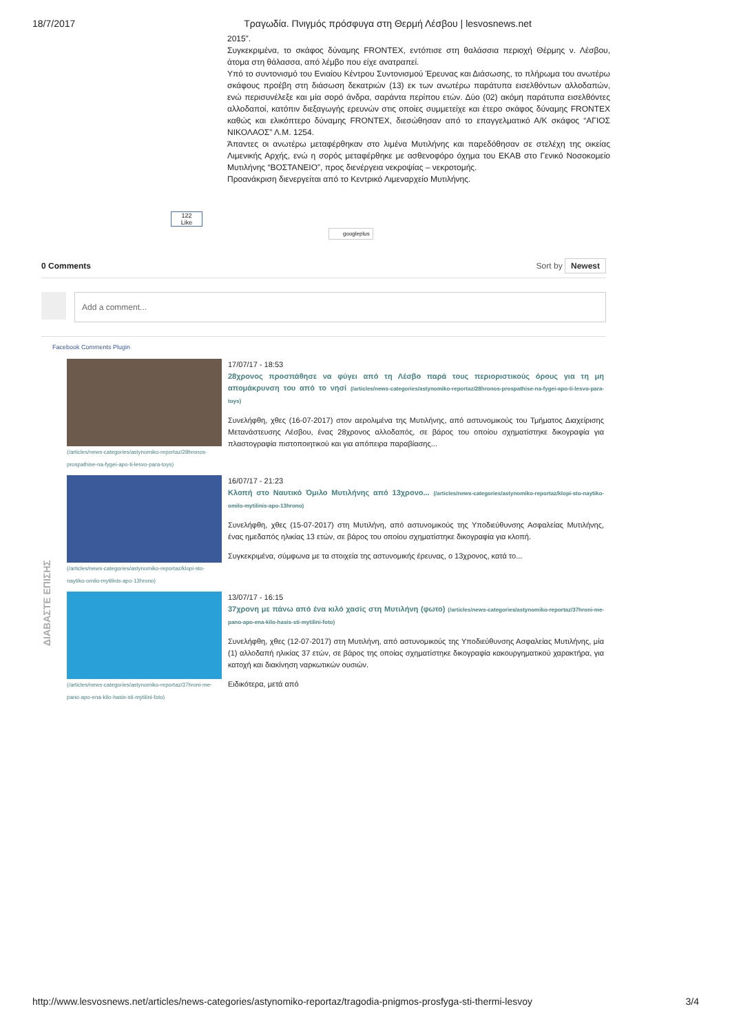18/7/2017 Τραγωδία. Πνιγμός πρόσφυγα στη Θερμή Λέσβου | lesvosnews.net
2015”.
Συγκεκριμένα, το σκάφος δύναμης FRONTEX, εντόπισε στη θαλάσσια περιοχή Θέρμης ν. Λέσβου, άτομα στη θάλασσα, από λέμβο που είχε ανατραπεί.
Υπό το συντονισμό του Ενιαίου Κέντρου Συντονισμού Έρευνας και Διάσωσης, το πλήρωμα του ανωτέρω σκάφους προέβη στη διάσωση δεκατριών (13) εκ των ανωτέρω παράτυπα εισελθόντων αλλοδαπών, ενώ περισυνέλεξε και μία σορό άνδρα, σαράντα περίπου ετών. Δύο (02) ακόμη παράτυπα εισελθόντες αλλοδαποί, κατόπιν διεξαγωγής ερευνών στις οποίες συμμετείχε και έτερο σκάφος δύναμης FRONTEX καθώς και ελικόπτερο δύναμης FRONTEX, διεσώθησαν από το επαγγελματικό Α/Κ σκάφος “ΑΓΙΟΣ ΝΙΚΟΛΑΟΣ” Λ.Μ. 1254.
Άπαντες οι ανωτέρω μεταφέρθηκαν στο λιμένα Μυτιλήνης και παρεδόθησαν σε στελέχη της οικείας Λιμενικής Αρχής, ενώ η σορός μεταφέρθηκε με ασθενοφόρο όχημα του ΕΚΑΒ στο Γενικό Νοσοκομείο Μυτιλήνης “ΒΟΣΤΑΝΕΙΟ”, προς διενέργεια νεκροψίας – νεκροτομής.
Προανάκριση διενεργείται από το Κεντρικό Λιμεναρχείο Μυτιλήνης.
122
Like
googleplus
0 Comments Sort by Newest
Add a comment...
Facebook Comments Plugin
ΔΙΑΒΑΣΤΕ ΕΠΙΣΗΣ
(/articles/news-categories/astynomiko-reportaz/28hronos-prospathise-na-fygei-apo-ti-lesvo-para-toys)
17/07/17 - 18:53
28χρονος προσπάθησε να φύγει από τη Λέσβο παρά τους περιοριστικούς όρους για τη μη απομάκρυνση του από το νησί (/articles/news-categories/astynomiko-reportaz/28hronos-prospathise-na-fygei-apo-ti-lesvo-para-toys)
Συνελήφθη, χθες (16-07-2017) στον αερολιμένα της Μυτιλήνης, από αστυνομικούς του Τμήματος Διαχείρισης Μετανάστευσης Λέσβου, ένας 28χρονος αλλοδαπός, σε βάρος του οποίου σχηματίστηκε δικογραφία για πλαστογραφία πιστοποιητικού και για απόπειρα παραβίασης...
(/articles/news-categories/astynomiko-reportaz/klopi-sto-naytiko-omilo-mytilinis-apo-13hrono)
16/07/17 - 21:23
Κλοπή στο Ναυτικό Όμιλο Μυτιλήνης από 13χρονο... (/articles/news-categories/astynomiko-reportaz/klopi-sto-naytiko-omilo-mytilinis-apo-13hrono)
Συνελήφθη, χθες (15-07-2017) στη Μυτιλήνη, από αστυνομικούς της Υποδιεύθυνσης Ασφαλείας Μυτιλήνης, ένας ημεδαπός ηλικίας 13 ετών, σε βάρος του οποίου σχηματίστηκε δικογραφία για κλοπή.
Συγκεκριμένα, σύμφωνα με τα στοιχεία της αστυνομικής έρευνας, ο 13χρονος, κατά το...
(/articles/news-categories/astynomiko-reportaz/37hroni-me-pano-apo-ena-kilo-hasis-sti-mytilini-foto)
13/07/17 - 16:15
37χρονη με πάνω από ένα κιλό χασίς στη Μυτιλήνη (φωτο) (/articles/news-categories/astynomiko-reportaz/37hroni-me-pano-apo-ena-kilo-hasis-sti-mytilini-foto)
Συνελήφθη, χθες (12-07-2017) στη Μυτιλήνη, από αστυνομικούς της Υποδιεύθυνσης Ασφαλείας Μυτιλήνης, μία (1) αλλοδαπή ηλικίας 37 ετών, σε βάρος της οποίας σχηματίστηκε δικογραφία κακουργηματικού χαρακτήρα, για κατοχή και διακίνηση ναρκωτικών ουσιών.
Ειδικότερα, μετά από
http://www.lesvosnews.net/articles/news-categories/astynomiko-reportaz/tragodia-pnigmos-prosfyga-sti-thermi-lesvoy 3/4